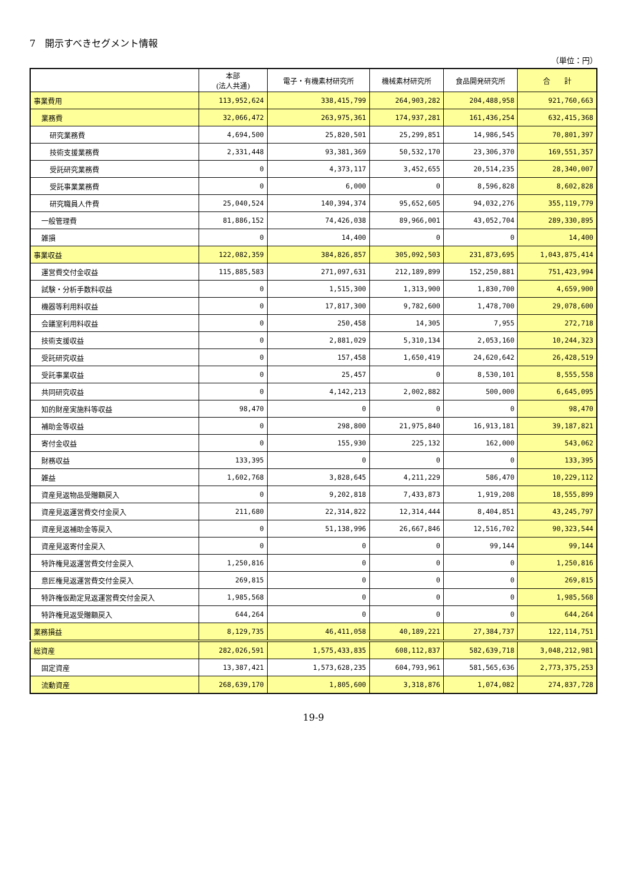7　開示すべきセグメント情報
（単位：円）
| | 本部 (法人共通) | 電子・有機素材研究所 | 機械素材研究所 | 食品開発研究所 | 合 計 |
| --- | --- | --- | --- | --- | --- |
| 事業費用 | 113,952,624 | 338,415,799 | 264,903,282 | 204,488,958 | 921,760,663 |
| 業務費 | 32,066,472 | 263,975,361 | 174,937,281 | 161,436,254 | 632,415,368 |
| 研究業務費 | 4,694,500 | 25,820,501 | 25,299,851 | 14,986,545 | 70,801,397 |
| 技術支援業務費 | 2,331,448 | 93,381,369 | 50,532,170 | 23,306,370 | 169,551,357 |
| 受託研究業務費 | 0 | 4,373,117 | 3,452,655 | 20,514,235 | 28,340,007 |
| 受託事業業務費 | 0 | 6,000 | 0 | 8,596,828 | 8,602,828 |
| 研究職員人件費 | 25,040,524 | 140,394,374 | 95,652,605 | 94,032,276 | 355,119,779 |
| 一般管理費 | 81,886,152 | 74,426,038 | 89,966,001 | 43,052,704 | 289,330,895 |
| 雑損 | 0 | 14,400 | 0 | 0 | 14,400 |
| 事業収益 | 122,082,359 | 384,826,857 | 305,092,503 | 231,873,695 | 1,043,875,414 |
| 運営費交付金収益 | 115,885,583 | 271,097,631 | 212,189,899 | 152,250,881 | 751,423,994 |
| 試験・分析手数料収益 | 0 | 1,515,300 | 1,313,900 | 1,830,700 | 4,659,900 |
| 機器等利用料収益 | 0 | 17,817,300 | 9,782,600 | 1,478,700 | 29,078,600 |
| 会議室利用料収益 | 0 | 250,458 | 14,305 | 7,955 | 272,718 |
| 技術支援収益 | 0 | 2,881,029 | 5,310,134 | 2,053,160 | 10,244,323 |
| 受託研究収益 | 0 | 157,458 | 1,650,419 | 24,620,642 | 26,428,519 |
| 受託事業収益 | 0 | 25,457 | 0 | 8,530,101 | 8,555,558 |
| 共同研究収益 | 0 | 4,142,213 | 2,002,882 | 500,000 | 6,645,095 |
| 知的財産実施料等収益 | 98,470 | 0 | 0 | 0 | 98,470 |
| 補助金等収益 | 0 | 298,800 | 21,975,840 | 16,913,181 | 39,187,821 |
| 寄付金収益 | 0 | 155,930 | 225,132 | 162,000 | 543,062 |
| 財務収益 | 133,395 | 0 | 0 | 0 | 133,395 |
| 雑益 | 1,602,768 | 3,828,645 | 4,211,229 | 586,470 | 10,229,112 |
| 資産見返物品受贈額戻入 | 0 | 9,202,818 | 7,433,873 | 1,919,208 | 18,555,899 |
| 資産見返運営費交付金戻入 | 211,680 | 22,314,822 | 12,314,444 | 8,404,851 | 43,245,797 |
| 資産見返補助金等戻入 | 0 | 51,138,996 | 26,667,846 | 12,516,702 | 90,323,544 |
| 資産見返寄付金戻入 | 0 | 0 | 0 | 99,144 | 99,144 |
| 特許権見返運営費交付金戻入 | 1,250,816 | 0 | 0 | 0 | 1,250,816 |
| 意匠権見返運営費交付金戻入 | 269,815 | 0 | 0 | 0 | 269,815 |
| 特許権仮勘定見返運営費交付金戻入 | 1,985,568 | 0 | 0 | 0 | 1,985,568 |
| 特許権見返受贈額戻入 | 644,264 | 0 | 0 | 0 | 644,264 |
| 業務損益 | 8,129,735 | 46,411,058 | 40,189,221 | 27,384,737 | 122,114,751 |
| 総資産 | 282,026,591 | 1,575,433,835 | 608,112,837 | 582,639,718 | 3,048,212,981 |
| 固定資産 | 13,387,421 | 1,573,628,235 | 604,793,961 | 581,565,636 | 2,773,375,253 |
| 流動資産 | 268,639,170 | 1,805,600 | 3,318,876 | 1,074,082 | 274,837,728 |
19-9